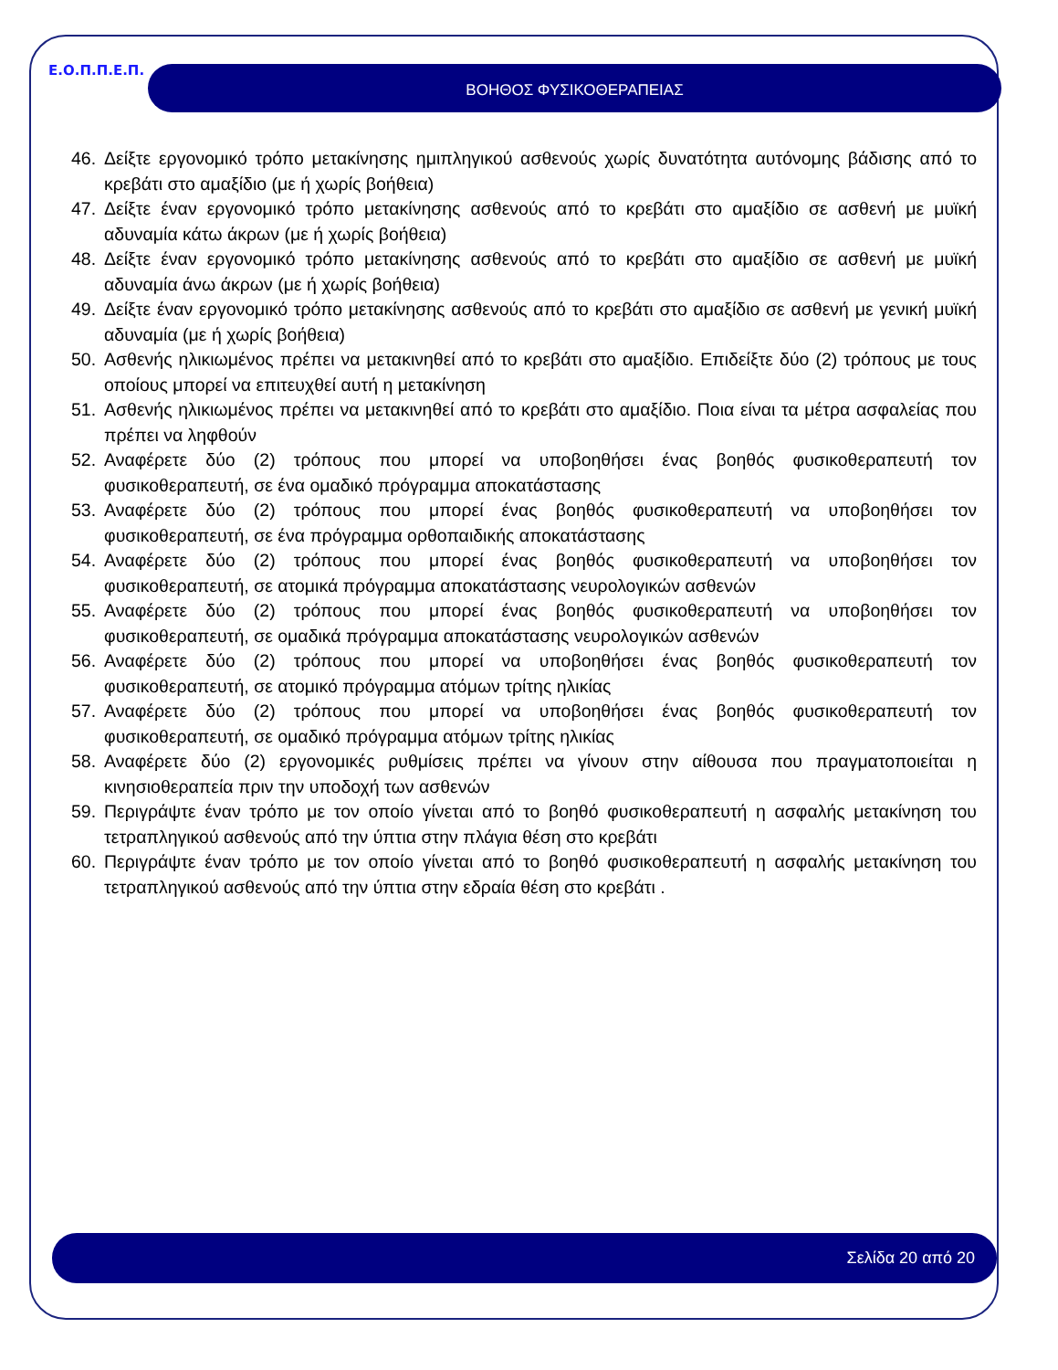Ε.Ο.Π.Π.Ε.Π. ΒΟΗΘΟΣ ΦΥΣΙΚΟΘΕΡΑΠΕΙΑΣ
46. Δείξτε εργονομικό τρόπο μετακίνησης ημιπληγικού ασθενούς χωρίς δυνατότητα αυτόνομης βάδισης από το κρεβάτι στο αμαξίδιο (με ή χωρίς βοήθεια)
47. Δείξτε έναν εργονομικό τρόπο μετακίνησης ασθενούς από το κρεβάτι στο αμαξίδιο σε ασθενή με μυϊκή αδυναμία κάτω άκρων (με ή χωρίς βοήθεια)
48. Δείξτε έναν εργονομικό τρόπο μετακίνησης ασθενούς από το κρεβάτι στο αμαξίδιο σε ασθενή με μυϊκή αδυναμία άνω άκρων (με ή χωρίς βοήθεια)
49. Δείξτε έναν εργονομικό τρόπο μετακίνησης ασθενούς από το κρεβάτι στο αμαξίδιο σε ασθενή με γενική μυϊκή αδυναμία (με ή χωρίς βοήθεια)
50. Ασθενής ηλικιωμένος πρέπει να μετακινηθεί από το κρεβάτι στο αμαξίδιο. Επιδείξτε δύο (2) τρόπους με τους οποίους μπορεί να επιτευχθεί αυτή η μετακίνηση
51. Ασθενής ηλικιωμένος πρέπει να μετακινηθεί από το κρεβάτι στο αμαξίδιο. Ποια είναι τα μέτρα ασφαλείας που πρέπει να ληφθούν
52. Αναφέρετε δύο (2) τρόπους που μπορεί να υποβοηθήσει ένας βοηθός φυσικοθεραπευτή τον φυσικοθεραπευτή, σε ένα ομαδικό πρόγραμμα αποκατάστασης
53. Αναφέρετε δύο (2) τρόπους που μπορεί ένας βοηθός φυσικοθεραπευτή να υποβοηθήσει τον φυσικοθεραπευτή, σε ένα πρόγραμμα ορθοπαιδικής αποκατάστασης
54. Αναφέρετε δύο (2) τρόπους που μπορεί ένας βοηθός φυσικοθεραπευτή να υποβοηθήσει τον φυσικοθεραπευτή, σε ατομικά πρόγραμμα αποκατάστασης νευρολογικών ασθενών
55. Αναφέρετε δύο (2) τρόπους που μπορεί ένας βοηθός φυσικοθεραπευτή να υποβοηθήσει τον φυσικοθεραπευτή, σε ομαδικά πρόγραμμα αποκατάστασης νευρολογικών ασθενών
56. Αναφέρετε δύο (2) τρόπους που μπορεί να υποβοηθήσει ένας βοηθός φυσικοθεραπευτή τον φυσικοθεραπευτή, σε ατομικό πρόγραμμα ατόμων τρίτης ηλικίας
57. Αναφέρετε δύο (2) τρόπους που μπορεί να υποβοηθήσει ένας βοηθός φυσικοθεραπευτή τον φυσικοθεραπευτή, σε ομαδικό πρόγραμμα ατόμων τρίτης ηλικίας
58. Αναφέρετε δύο (2) εργονομικές ρυθμίσεις πρέπει να γίνουν στην αίθουσα που πραγματοποιείται η κινησιοθεραπεία πριν την υποδοχή των ασθενών
59. Περιγράψτε έναν τρόπο με τον οποίο γίνεται από το βοηθό φυσικοθεραπευτή η ασφαλής μετακίνηση του τετραπληγικού ασθενούς από την ύπτια στην πλάγια θέση στο κρεβάτι
60. Περιγράψτε έναν τρόπο με τον οποίο γίνεται από το βοηθό φυσικοθεραπευτή η ασφαλής μετακίνηση του τετραπληγικού ασθενούς από την ύπτια στην εδραία θέση στο κρεβάτι .
Σελίδα 20 από 20